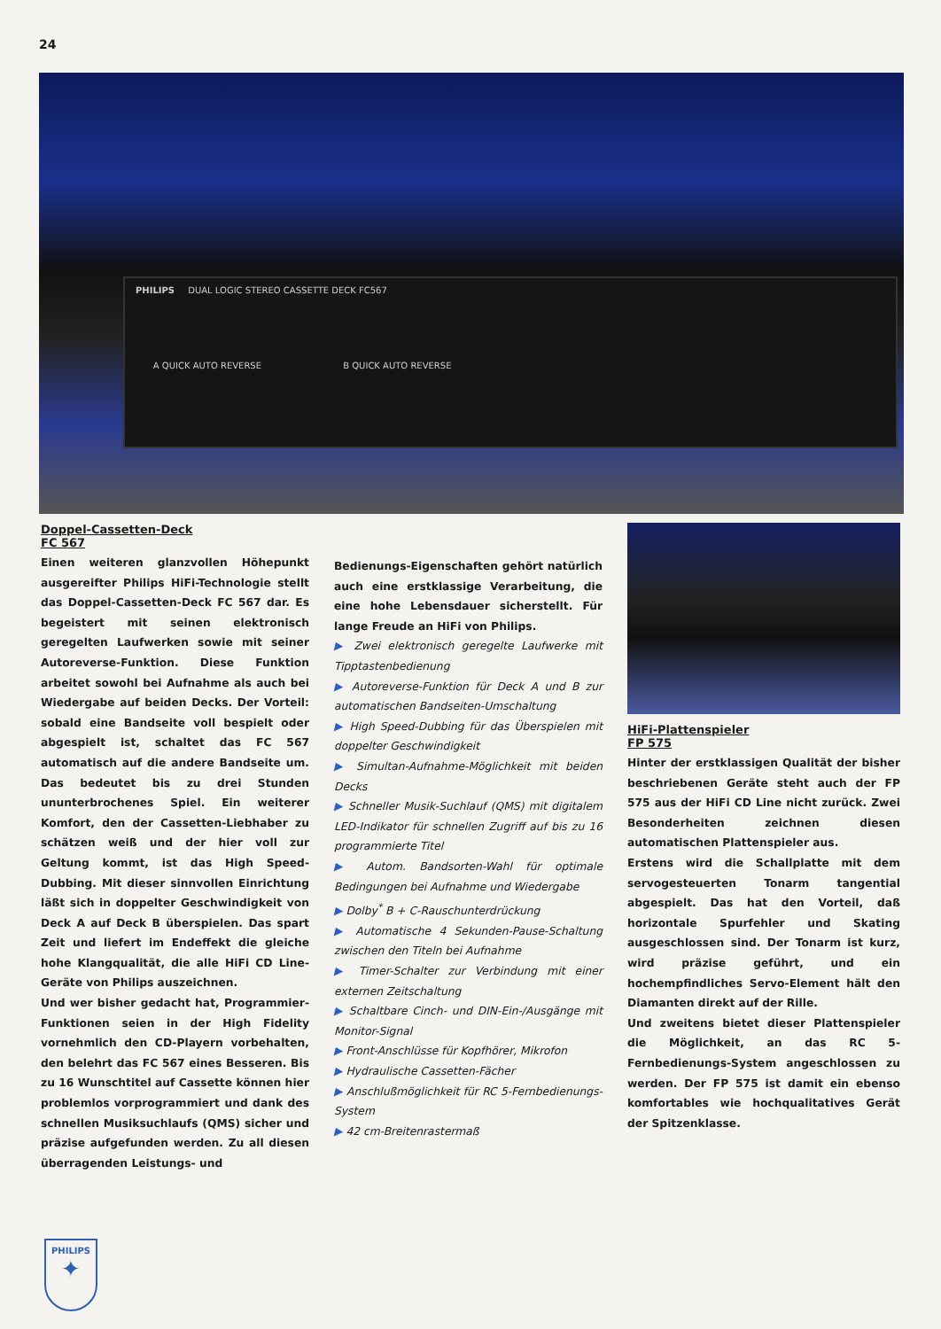24
PHILIPS DUAL LOGIC STEREO CASSETTE DECK FC567
A QUICK AUTO REVERSE B QUICK AUTO REVERSE
Doppel-Cassetten-Deck
FC 567
Einen weiteren glanzvollen Höhepunkt ausgereifter Philips HiFi-Technologie stellt das Doppel-Cassetten-Deck FC 567 dar. Es begeistert mit seinen elektronisch geregelten Laufwerken sowie mit seiner Autoreverse-Funktion. Diese Funktion arbeitet sowohl bei Aufnahme als auch bei Wiedergabe auf beiden Decks. Der Vorteil: sobald eine Bandseite voll bespielt oder abgespielt ist, schaltet das FC 567 automatisch auf die andere Bandseite um. Das bedeutet bis zu drei Stunden ununterbrochenes Spiel. Ein weiterer Komfort, den der Cassetten-Liebhaber zu schätzen weiß und der hier voll zur Geltung kommt, ist das High Speed-Dubbing. Mit dieser sinnvollen Einrichtung läßt sich in doppelter Geschwindigkeit von Deck A auf Deck B überspielen. Das spart Zeit und liefert im Endeffekt die gleiche hohe Klangqualität, die alle HiFi CD Line-Geräte von Philips auszeichnen.
Und wer bisher gedacht hat, Programmier-Funktionen seien in der High Fidelity vornehmlich den CD-Playern vorbehalten, den belehrt das FC 567 eines Besseren. Bis zu 16 Wunschtitel auf Cassette können hier problemlos vorprogrammiert und dank des schnellen Musiksuchlaufs (QMS) sicher und präzise aufgefunden werden. Zu all diesen überragenden Leistungs- und
Bedienungs-Eigenschaften gehört natürlich auch eine erstklassige Verarbeitung, die eine hohe Lebensdauer sicherstellt. Für lange Freude an HiFi von Philips.
▶ Zwei elektronisch geregelte Laufwerke mit Tipptastenbedienung
▶ Autoreverse-Funktion für Deck A und B zur automatischen Bandseiten-Umschaltung
▶ High Speed-Dubbing für das Überspielen mit doppelter Geschwindigkeit
▶ Simultan-Aufnahme-Möglichkeit mit beiden Decks
▶ Schneller Musik-Suchlauf (QMS) mit digitalem LED-Indikator für schnellen Zugriff auf bis zu 16 programmierte Titel
▶ Autom. Bandsorten-Wahl für optimale Bedingungen bei Aufnahme und Wiedergabe
▶ Dolby<sup>*</sup> B + C-Rauschunterdrückung
▶ Automatische 4 Sekunden-Pause-Schaltung zwischen den Titeln bei Aufnahme
▶ Timer-Schalter zur Verbindung mit einer externen Zeitschaltung
▶ Schaltbare Cinch- und DIN-Ein-/Ausgänge mit Monitor-Signal
▶ Front-Anschlüsse für Kopfhörer, Mikrofon
▶ Hydraulische Cassetten-Fächer
▶ Anschlußmöglichkeit für RC 5-Fernbedienungs-System
▶ 42 cm-Breitenrastermaß
HiFi-Plattenspieler
FP 575
Hinter der erstklassigen Qualität der bisher beschriebenen Geräte steht auch der FP 575 aus der HiFi CD Line nicht zurück. Zwei Besonderheiten zeichnen diesen automatischen Plattenspieler aus.
Erstens wird die Schallplatte mit dem servogesteuerten Tonarm tangential abgespielt. Das hat den Vorteil, daß horizontale Spurfehler und Skating ausgeschlossen sind. Der Tonarm ist kurz, wird präzise geführt, und ein hochempfindliches Servo-Element hält den Diamanten direkt auf der Rille.
Und zweitens bietet dieser Plattenspieler die Möglichkeit, an das RC 5-Fernbedienungs-System angeschlossen zu werden. Der FP 575 ist damit ein ebenso komfortables wie hochqualitatives Gerät der Spitzenklasse.
PHILIPS
✦